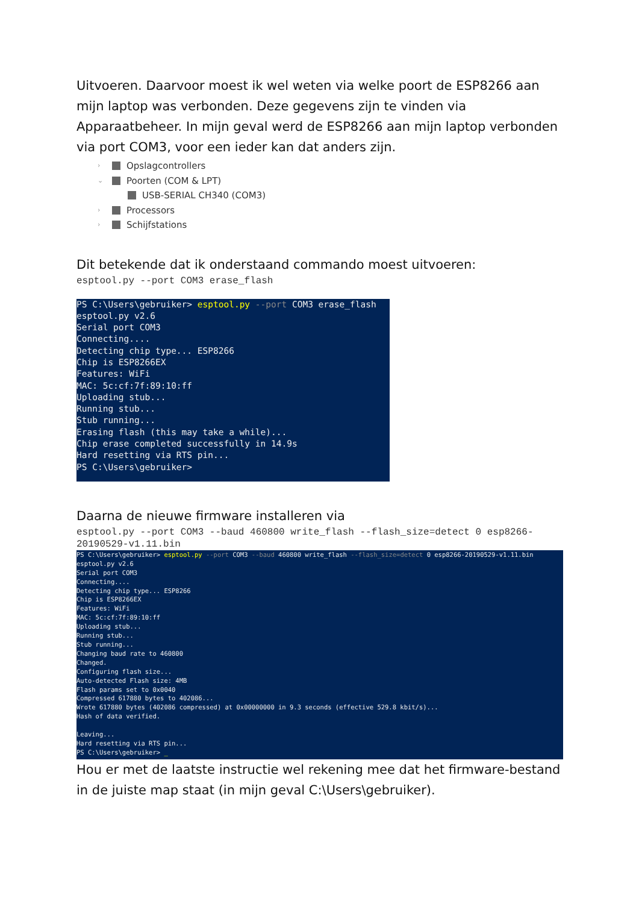Uitvoeren. Daarvoor moest ik wel weten via welke poort de ESP8266 aan mijn laptop was verbonden. Deze gegevens zijn te vinden via Apparaatbeheer. In mijn geval werd de ESP8266 aan mijn laptop verbonden via port COM3, voor een ieder kan dat anders zijn.
› Opslagcontrollers
⌄ Poorten (COM & LPT)
USB-SERIAL CH340 (COM3)
› Processors
› Schijfstations
Dit betekende dat ik onderstaand commando moest uitvoeren:
esptool.py --port COM3 erase_flash
PS C:\Users\gebruiker> esptool.py --port COM3 erase_flash
esptool.py v2.6
Serial port COM3
Connecting....
Detecting chip type... ESP8266
Chip is ESP8266EX
Features: WiFi
MAC: 5c:cf:7f:89:10:ff
Uploading stub...
Running stub...
Stub running...
Erasing flash (this may take a while)...
Chip erase completed successfully in 14.9s
Hard resetting via RTS pin...
PS C:\Users\gebruiker>
Daarna de nieuwe firmware installeren via
esptool.py --port COM3 --baud 460800 write_flash --flash_size=detect 0 esp8266-20190529-v1.11.bin
PS C:\Users\gebruiker> esptool.py --port COM3 --baud 460800 write_flash --flash_size=detect 0 esp8266-20190529-v1.11.bin
esptool.py v2.6
Serial port COM3
Connecting....
Detecting chip type... ESP8266
Chip is ESP8266EX
Features: WiFi
MAC: 5c:cf:7f:89:10:ff
Uploading stub...
Running stub...
Stub running...
Changing baud rate to 460800
Changed.
Configuring flash size...
Auto-detected Flash size: 4MB
Flash params set to 0x0040
Compressed 617880 bytes to 402086...
Wrote 617880 bytes (402086 compressed) at 0x00000000 in 9.3 seconds (effective 529.8 kbit/s)...
Hash of data verified.

Leaving...
Hard resetting via RTS pin...
PS C:\Users\gebruiker> _
Hou er met de laatste instructie wel rekening mee dat het firmware-bestand in de juiste map staat (in mijn geval C:\Users\gebruiker).